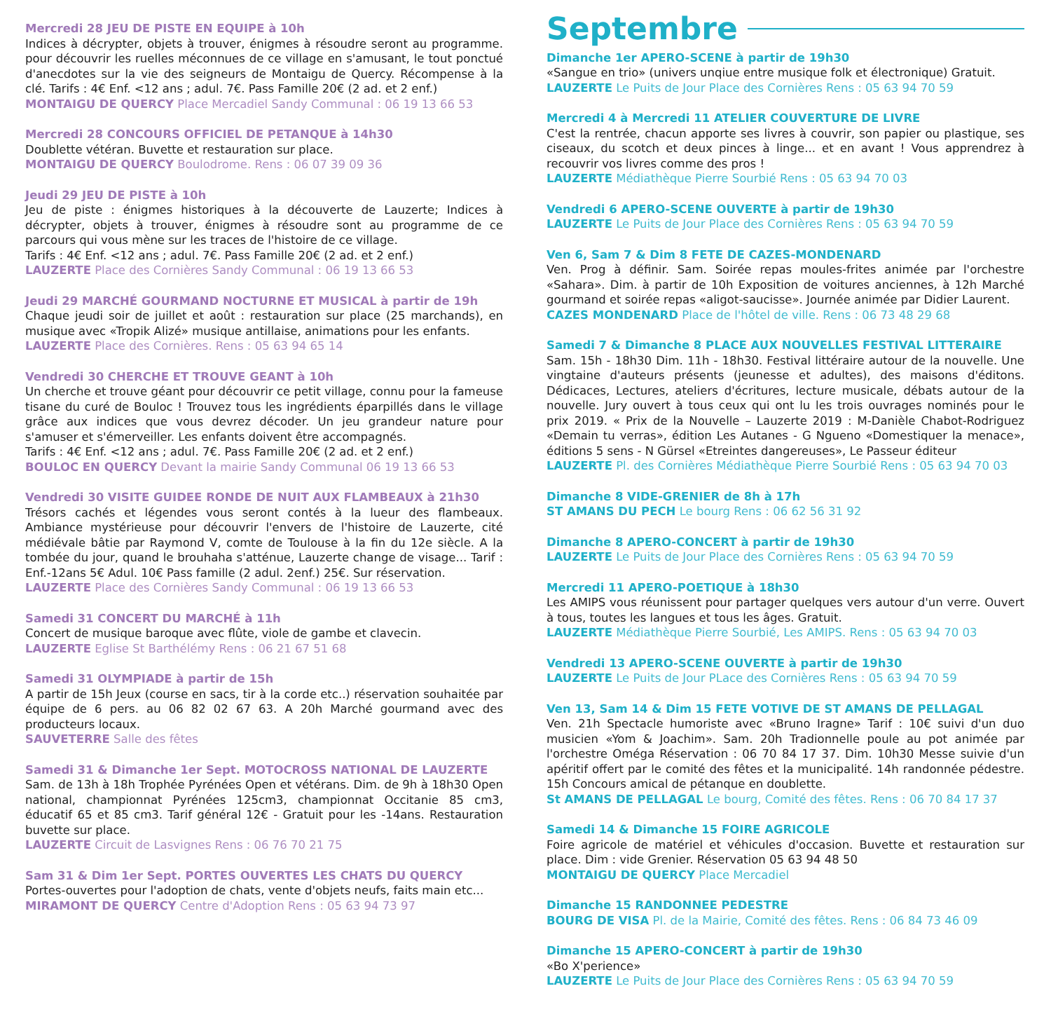Mercredi 28 JEU DE PISTE EN EQUIPE à 10h
Indices à décrypter, objets à trouver, énigmes à résoudre seront au programme. pour découvrir les ruelles méconnues de ce village en s'amusant, le tout ponctué d'anecdotes sur la vie des seigneurs de Montaigu de Quercy. Récompense à la clé. Tarifs : 4€ Enf. <12 ans ; adul. 7€. Pass Famille 20€ (2 ad. et 2 enf.)
MONTAIGU DE QUERCY Place Mercadiel Sandy Communal : 06 19 13 66 53
Mercredi 28 CONCOURS OFFICIEL DE PETANQUE à 14h30
Doublette vétéran. Buvette et restauration sur place.
MONTAIGU DE QUERCY Boulodrome. Rens : 06 07 39 09 36
Jeudi 29 JEU DE PISTE à 10h
Jeu de piste : énigmes historiques à la découverte de Lauzerte; Indices à décrypter, objets à trouver, énigmes à résoudre sont au programme de ce parcours qui vous mène sur les traces de l'histoire de ce village.
Tarifs : 4€ Enf. <12 ans ; adul. 7€. Pass Famille 20€ (2 ad. et 2 enf.)
LAUZERTE Place des Cornières Sandy Communal : 06 19 13 66 53
Jeudi 29 MARCHÉ GOURMAND NOCTURNE ET MUSICAL à partir de 19h
Chaque jeudi soir de juillet et août : restauration sur place (25 marchands), en musique avec «Tropik Alizé» musique antillaise, animations pour les enfants.
LAUZERTE Place des Cornières. Rens : 05 63 94 65 14
Vendredi 30 CHERCHE ET TROUVE GEANT à 10h
Un cherche et trouve géant pour découvrir ce petit village, connu pour la fameuse tisane du curé de Bouloc ! Trouvez tous les ingrédients éparpillés dans le village grâce aux indices que vous devrez décoder. Un jeu grandeur nature pour s'amuser et s'émerveiller. Les enfants doivent être accompagnés.
Tarifs : 4€ Enf. <12 ans ; adul. 7€. Pass Famille 20€ (2 ad. et 2 enf.)
BOULOC EN QUERCY Devant la mairie Sandy Communal 06 19 13 66 53
Vendredi 30 VISITE GUIDEE RONDE DE NUIT AUX FLAMBEAUX à 21h30
Trésors cachés et légendes vous seront contés à la lueur des flambeaux. Ambiance mystérieuse pour découvrir l'envers de l'histoire de Lauzerte, cité médiévale bâtie par Raymond V, comte de Toulouse à la fin du 12e siècle. A la tombée du jour, quand le brouhaha s'atténue, Lauzerte change de visage... Tarif : Enf.-12ans 5€ Adul. 10€ Pass famille (2 adul. 2enf.) 25€. Sur réservation.
LAUZERTE Place des Cornières Sandy Communal : 06 19 13 66 53
Samedi 31 CONCERT DU MARCHÉ à 11h
Concert de musique baroque avec flûte, viole de gambe et clavecin.
LAUZERTE Eglise St Barthélémy Rens : 06 21 67 51 68
Samedi 31 OLYMPIADE à partir de 15h
A partir de 15h Jeux (course en sacs, tir à la corde etc..) réservation souhaitée par équipe de 6 pers. au 06 82 02 67 63. A 20h Marché gourmand avec des producteurs locaux.
SAUVETERRE Salle des fêtes
Samedi 31 & Dimanche 1er Sept. MOTOCROSS NATIONAL DE LAUZERTE
Sam. de 13h à 18h Trophée Pyrénées Open et vétérans. Dim. de 9h à 18h30 Open national, championnat Pyrénées 125cm3, championnat Occitanie 85 cm3, éducatif 65 et 85 cm3. Tarif général 12€ - Gratuit pour les -14ans. Restauration buvette sur place.
LAUZERTE Circuit de Lasvignes Rens : 06 76 70 21 75
Sam 31 & Dim 1er Sept. PORTES OUVERTES LES CHATS DU QUERCY
Portes-ouvertes pour l'adoption de chats, vente d'objets neufs, faits main etc...
MIRAMONT DE QUERCY Centre d'Adoption Rens : 05 63 94 73 97
Septembre
Dimanche 1er APERO-SCENE à partir de 19h30
«Sangue en trio» (univers unqiue entre musique folk et électronique) Gratuit.
LAUZERTE Le Puits de Jour Place des Cornières Rens : 05 63 94 70 59
Mercredi 4 à Mercredi 11 ATELIER COUVERTURE DE LIVRE
C'est la rentrée, chacun apporte ses livres à couvrir, son papier ou plastique, ses ciseaux, du scotch et deux pinces à linge... et en avant ! Vous apprendrez à recouvrir vos livres comme des pros !
LAUZERTE Médiathèque Pierre Sourbié Rens : 05 63 94 70 03
Vendredi 6 APERO-SCENE OUVERTE à partir de 19h30
LAUZERTE Le Puits de Jour Place des Cornières Rens : 05 63 94 70 59
Ven 6, Sam 7 & Dim 8 FETE DE CAZES-MONDENARD
Ven. Prog à définir. Sam. Soirée repas moules-frites animée par l'orchestre «Sahara». Dim. à partir de 10h Exposition de voitures anciennes, à 12h Marché gourmand et soirée repas «aligot-saucisse». Journée animée par Didier Laurent.
CAZES MONDENARD Place de l'hôtel de ville. Rens : 06 73 48 29 68
Samedi 7 & Dimanche 8 PLACE AUX NOUVELLES FESTIVAL LITTERAIRE
Sam. 15h - 18h30 Dim. 11h - 18h30. Festival littéraire autour de la nouvelle. Une vingtaine d'auteurs présents (jeunesse et adultes), des maisons d'éditons. Dédicaces, Lectures, ateliers d'écritures, lecture musicale, débats autour de la nouvelle. Jury ouvert à tous ceux qui ont lu les trois ouvrages nominés pour le prix 2019. « Prix de la Nouvelle – Lauzerte 2019 : M-Danièle Chabot-Rodriguez «Demain tu verras», édition Les Autanes - G Ngueno «Domestiquer la menace», éditions 5 sens - N Gürsel «Etreintes dangereuses», Le Passeur éditeur
LAUZERTE Pl. des Cornières Médiathèque Pierre Sourbié Rens : 05 63 94 70 03
Dimanche 8 VIDE-GRENIER de 8h à 17h
ST AMANS DU PECH Le bourg Rens : 06 62 56 31 92
Dimanche 8 APERO-CONCERT à partir de 19h30
LAUZERTE Le Puits de Jour Place des Cornières Rens : 05 63 94 70 59
Mercredi 11 APERO-POETIQUE à 18h30
Les AMIPS vous réunissent pour partager quelques vers autour d'un verre. Ouvert à tous, toutes les langues et tous les âges. Gratuit.
LAUZERTE Médiathèque Pierre Sourbié, Les AMIPS. Rens : 05 63 94 70 03
Vendredi 13 APERO-SCENE OUVERTE à partir de 19h30
LAUZERTE Le Puits de Jour PLace des Cornières Rens : 05 63 94 70 59
Ven 13, Sam 14 & Dim 15 FETE VOTIVE DE ST AMANS DE PELLAGAL
Ven. 21h Spectacle humoriste avec «Bruno Iragne» Tarif : 10€ suivi d'un duo musicien «Yom & Joachim». Sam. 20h Tradionnelle poule au pot animée par l'orchestre Oméga Réservation : 06 70 84 17 37. Dim. 10h30 Messe suivie d'un apéritif offert par le comité des fêtes et la municipalité. 14h randonnée pédestre. 15h Concours amical de pétanque en doublette.
St AMANS DE PELLAGAL Le bourg, Comité des fêtes. Rens : 06 70 84 17 37
Samedi 14 & Dimanche 15 FOIRE AGRICOLE
Foire agricole de matériel et véhicules d'occasion. Buvette et restauration sur place. Dim : vide Grenier. Réservation 05 63 94 48 50
MONTAIGU DE QUERCY Place Mercadiel
Dimanche 15 RANDONNEE PEDESTRE
BOURG DE VISA Pl. de la Mairie, Comité des fêtes. Rens : 06 84 73 46 09
Dimanche 15 APERO-CONCERT à partir de 19h30
«Bo X'perience»
LAUZERTE Le Puits de Jour Place des Cornières Rens : 05 63 94 70 59